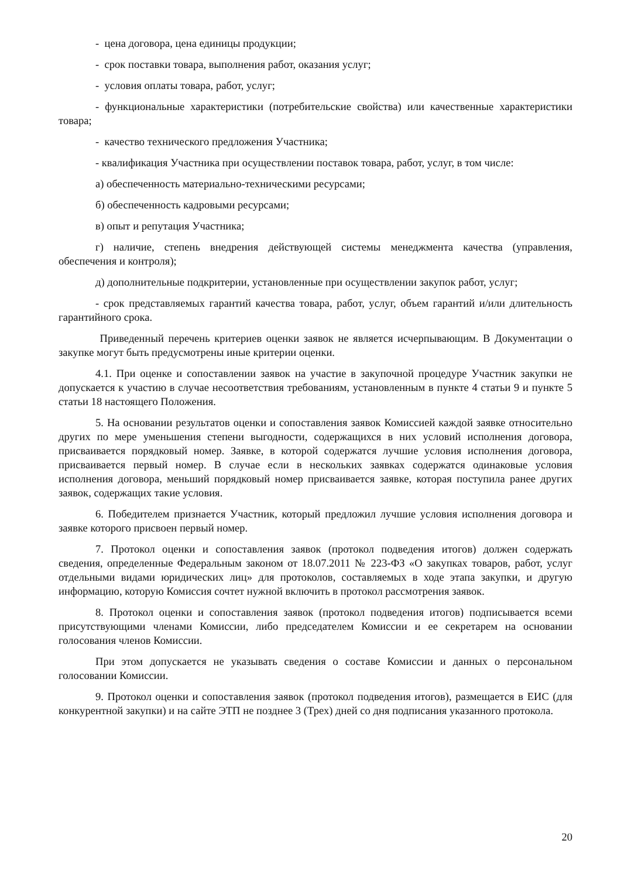- цена договора, цена единицы продукции;
- срок поставки товара, выполнения работ, оказания услуг;
- условия оплаты товара, работ, услуг;
- функциональные характеристики (потребительские свойства) или качественные характеристики товара;
- качество технического предложения Участника;
- квалификация Участника при осуществлении поставок товара, работ, услуг, в том числе:
а) обеспеченность материально-техническими ресурсами;
б) обеспеченность кадровыми ресурсами;
в) опыт и репутация Участника;
г) наличие, степень внедрения действующей системы менеджмента качества (управления, обеспечения и контроля);
д) дополнительные подкритерии, установленные при осуществлении закупок работ, услуг;
- срок представляемых гарантий качества товара, работ, услуг, объем гарантий и/или длительность гарантийного срока.
Приведенный перечень критериев оценки заявок не является исчерпывающим. В Документации о закупке могут быть предусмотрены иные критерии оценки.
4.1. При оценке и сопоставлении заявок на участие в закупочной процедуре Участник закупки не допускается к участию в случае несоответствия требованиям, установленным в пункте 4 статьи 9 и пункте 5 статьи 18 настоящего Положения.
5. На основании результатов оценки и сопоставления заявок Комиссией каждой заявке относительно других по мере уменьшения степени выгодности, содержащихся в них условий исполнения договора, присваивается порядковый номер. Заявке, в которой содержатся лучшие условия исполнения договора, присваивается первый номер. В случае если в нескольких заявках содержатся одинаковые условия исполнения договора, меньший порядковый номер присваивается заявке, которая поступила ранее других заявок, содержащих такие условия.
6. Победителем признается Участник, который предложил лучшие условия исполнения договора и заявке которого присвоен первый номер.
7. Протокол оценки и сопоставления заявок (протокол подведения итогов) должен содержать сведения, определенные Федеральным законом от 18.07.2011 № 223-ФЗ «О закупках товаров, работ, услуг отдельными видами юридических лиц» для протоколов, составляемых в ходе этапа закупки, и другую информацию, которую Комиссия сочтет нужной включить в протокол рассмотрения заявок.
8. Протокол оценки и сопоставления заявок (протокол подведения итогов) подписывается всеми присутствующими членами Комиссии, либо председателем Комиссии и ее секретарем на основании голосования членов Комиссии.
При этом допускается не указывать сведения о составе Комиссии и данных о персональном голосовании Комиссии.
9. Протокол оценки и сопоставления заявок (протокол подведения итогов), размещается в ЕИС (для конкурентной закупки) и на сайте ЭТП не позднее 3 (Трех) дней со дня подписания указанного протокола.
20